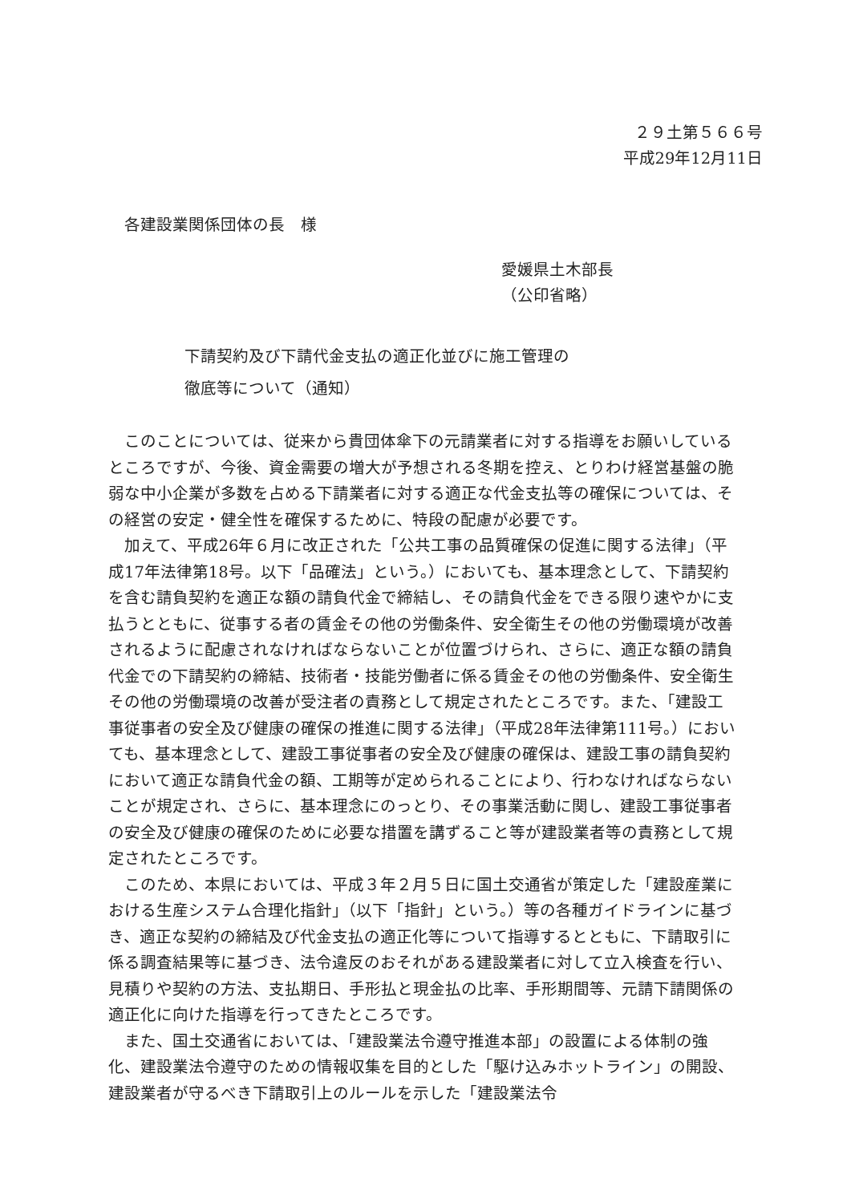２９土第５６６号
平成29年12月11日
各建設業関係団体の長　様
愛媛県土木部長
（公印省略）
下請契約及び下請代金支払の適正化並びに施工管理の
徹底等について（通知）
このことについては、従来から貴団体傘下の元請業者に対する指導をお願いしているところですが、今後、資金需要の増大が予想される冬期を控え、とりわけ経営基盤の脆弱な中小企業が多数を占める下請業者に対する適正な代金支払等の確保については、その経営の安定・健全性を確保するために、特段の配慮が必要です。
加えて、平成26年６月に改正された「公共工事の品質確保の促進に関する法律」（平成17年法律第18号。以下「品確法」という。）においても、基本理念として、下請契約を含む請負契約を適正な額の請負代金で締結し、その請負代金をできる限り速やかに支払うとともに、従事する者の賃金その他の労働条件、安全衛生その他の労働環境が改善されるように配慮されなければならないことが位置づけられ、さらに、適正な額の請負代金での下請契約の締結、技術者・技能労働者に係る賃金その他の労働条件、安全衛生その他の労働環境の改善が受注者の責務として規定されたところです。また、「建設工事従事者の安全及び健康の確保の推進に関する法律」（平成28年法律第111号。）においても、基本理念として、建設工事従事者の安全及び健康の確保は、建設工事の請負契約において適正な請負代金の額、工期等が定められることにより、行わなければならないことが規定され、さらに、基本理念にのっとり、その事業活動に関し、建設工事従事者の安全及び健康の確保のために必要な措置を講ずること等が建設業者等の責務として規定されたところです。
このため、本県においては、平成３年２月５日に国土交通省が策定した「建設産業における生産システム合理化指針」（以下「指針」という。）等の各種ガイドラインに基づき、適正な契約の締結及び代金支払の適正化等について指導するとともに、下請取引に係る調査結果等に基づき、法令違反のおそれがある建設業者に対して立入検査を行い、見積りや契約の方法、支払期日、手形払と現金払の比率、手形期間等、元請下請関係の適正化に向けた指導を行ってきたところです。
また、国土交通省においては、「建設業法令遵守推進本部」の設置による体制の強化、建設業法令遵守のための情報収集を目的とした「駆け込みホットライン」の開設、建設業者が守るべき下請取引上のルールを示した「建設業法令